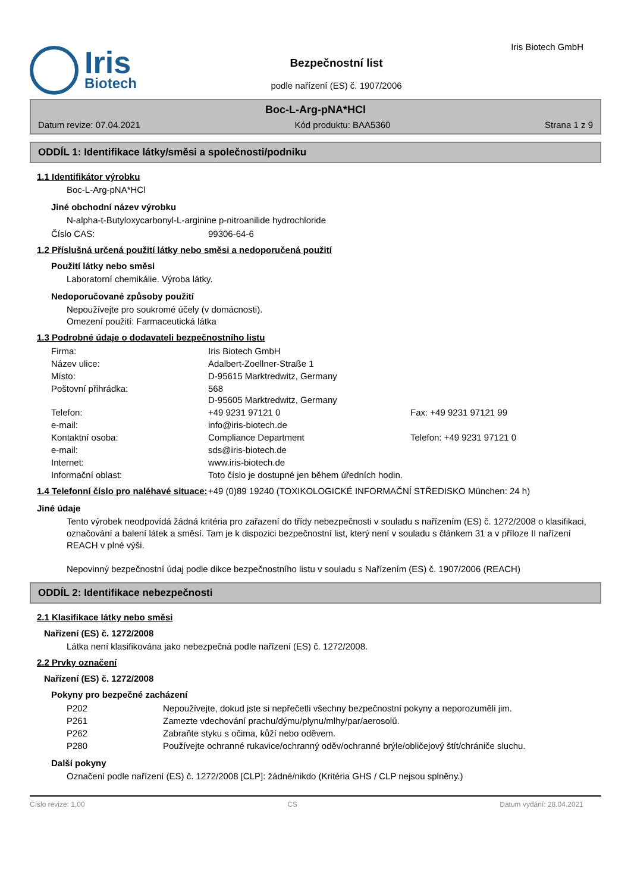Iris
Biotech
Bezpečnostní list
podle nařízení (ES) č. 1907/2006
Iris Biotech GmbH
Boc-L-Arg-pNA*HCl
Datum revize: 07.04.2021 Kód produktu: BAA5360 Strana 1 z 9
ODDÍL 1: Identifikace látky/směsi a společnosti/podniku
1.1 Identifikátor výrobku
Boc-L-Arg-pNA*HCl
Jiné obchodní název výrobku
N-alpha-t-Butyloxycarbonyl-L-arginine p-nitroanilide hydrochloride
| Číslo CAS: | 99306-64-6 |
1.2 Příslušná určená použití látky nebo směsi a nedoporučená použití
Použití látky nebo směsi
Laboratorní chemikálie. Výroba látky.
Nedoporučované způsoby použití
Nepoužívejte pro soukromé účely (v domácnosti).
Omezení použití: Farmaceutická látka
1.3 Podrobné údaje o dodavateli bezpečnostního listu
| Firma: | Iris Biotech GmbH | |
| Název ulice: | Adalbert-Zoellner-Straße 1 | |
| Místo: | D-95615 Marktredwitz, Germany | |
| Poštovní přihrádka: | 568 D-95605 Marktredwitz, Germany | |
| Telefon: | +49 9231 97121 0 | Fax: +49 9231 97121 99 |
| e-mail: | info@iris-biotech.de | |
| Kontaktní osoba: | Compliance Department | Telefon: +49 9231 97121 0 |
| e-mail: | sds@iris-biotech.de | |
| Internet: | www.iris-biotech.de | |
| Informační oblast: | Toto číslo je dostupné jen během úředních hodin. | |
| 1.4 Telefonní číslo pro naléhavé situace: | +49 (0)89 19240 (TOXIKOLOGICKÉ INFORMAČNÍ STŘEDISKO München: 24 h) |
Jiné údaje
Tento výrobek neodpovídá žádná kritéria pro zařazení do třídy nebezpečnosti v souladu s nařízením (ES) č. 1272/2008 o klasifikaci, označování a balení látek a směsí. Tam je k dispozici bezpečnostní list, který není v souladu s článkem 31 a v příloze II nařízení REACH v plné výši.
Nepovinný bezpečnostní údaj podle dikce bezpečnostního listu v souladu s Nařízením (ES) č. 1907/2006 (REACH)
ODDÍL 2: Identifikace nebezpečnosti
2.1 Klasifikace látky nebo směsi
Nařízení (ES) č. 1272/2008
Látka není klasifikována jako nebezpečná podle nařízení (ES) č. 1272/2008.
2.2 Prvky označení
Nařízení (ES) č. 1272/2008
Pokyny pro bezpečné zacházení
| P202 | Nepoužívejte, dokud jste si nepřečetli všechny bezpečnostní pokyny a neporozuměli jim. |
| P261 | Zamezte vdechování prachu/dýmu/plynu/mlhy/par/aerosolů. |
| P262 | Zabraňte styku s očima, kůží nebo oděvem. |
| P280 | Používejte ochranné rukavice/ochranný oděv/ochranné brýle/obličejový štít/chrániče sluchu. |
Další pokyny
Označení podle nařízení (ES) č. 1272/2008 [CLP]: žádné/nikdo (Kritéria GHS / CLP nejsou splněny.)
Číslo revize: 1,00 CS Datum vydání: 28.04.2021